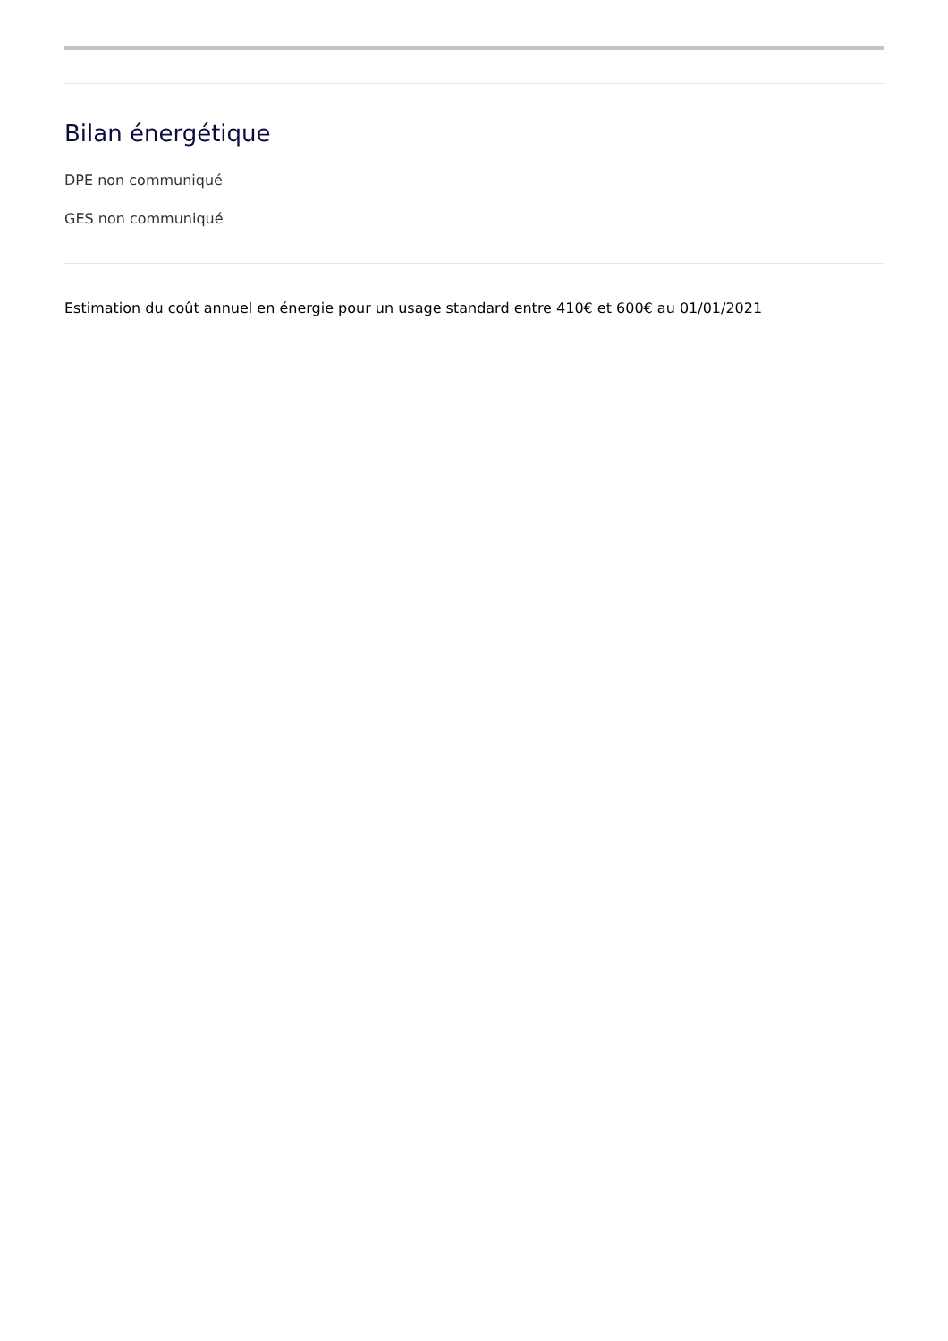Bilan énergétique
DPE non communiqué
GES non communiqué
Estimation du coût annuel en énergie pour un usage standard entre 410€ et 600€ au 01/01/2021